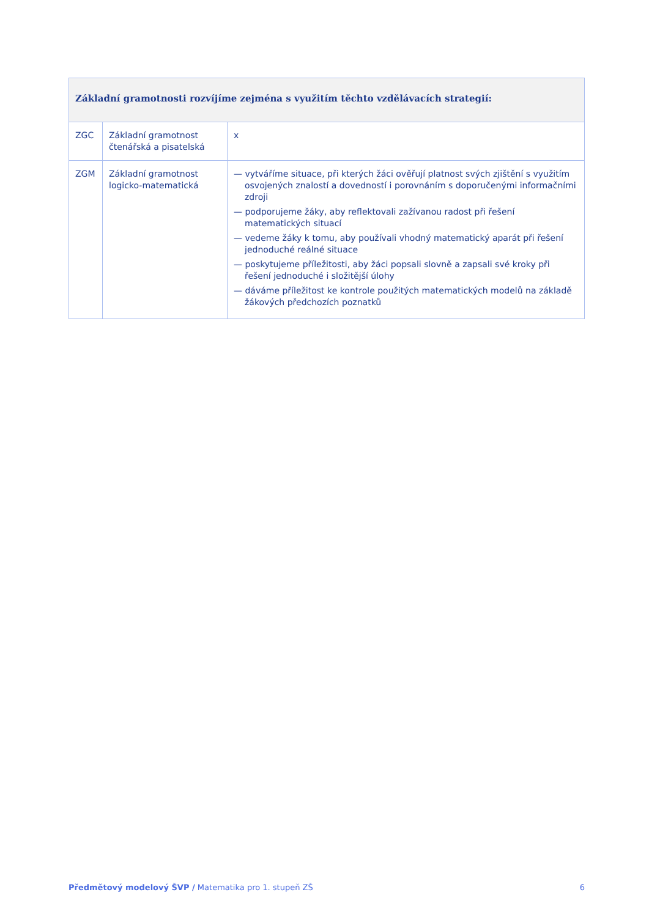| Základní gramotnosti rozvíjíme zejména s využitím těchto vzdělávacích strategií: | | |
| --- | --- | --- |
| ZGC | Základní gramotnost čtenářská a pisatelská | x |
| ZGM | Základní gramotnost logicko-matematická | — vytváříme situace, při kterých žáci ověřují platnost svých zjištění s využitím osvojených znalostí a dovedností i porovnáním s doporučenými informačními zdroji — podporujeme žáky, aby reflektovali zažívanou radost při řešení matematických situací — vedeme žáky k tomu, aby používali vhodný matematický aparát při řešení jednoduché reálné situace — poskytujeme příležitosti, aby žáci popsali slovně a zapsali své kroky při řešení jednoduché i složitější úlohy — dáváme příležitost ke kontrole použitých matematických modelů na základě žákových předchozích poznatků |
Předmětový modelový ŠVP / Matematika pro 1. stupeň ZŠ 6